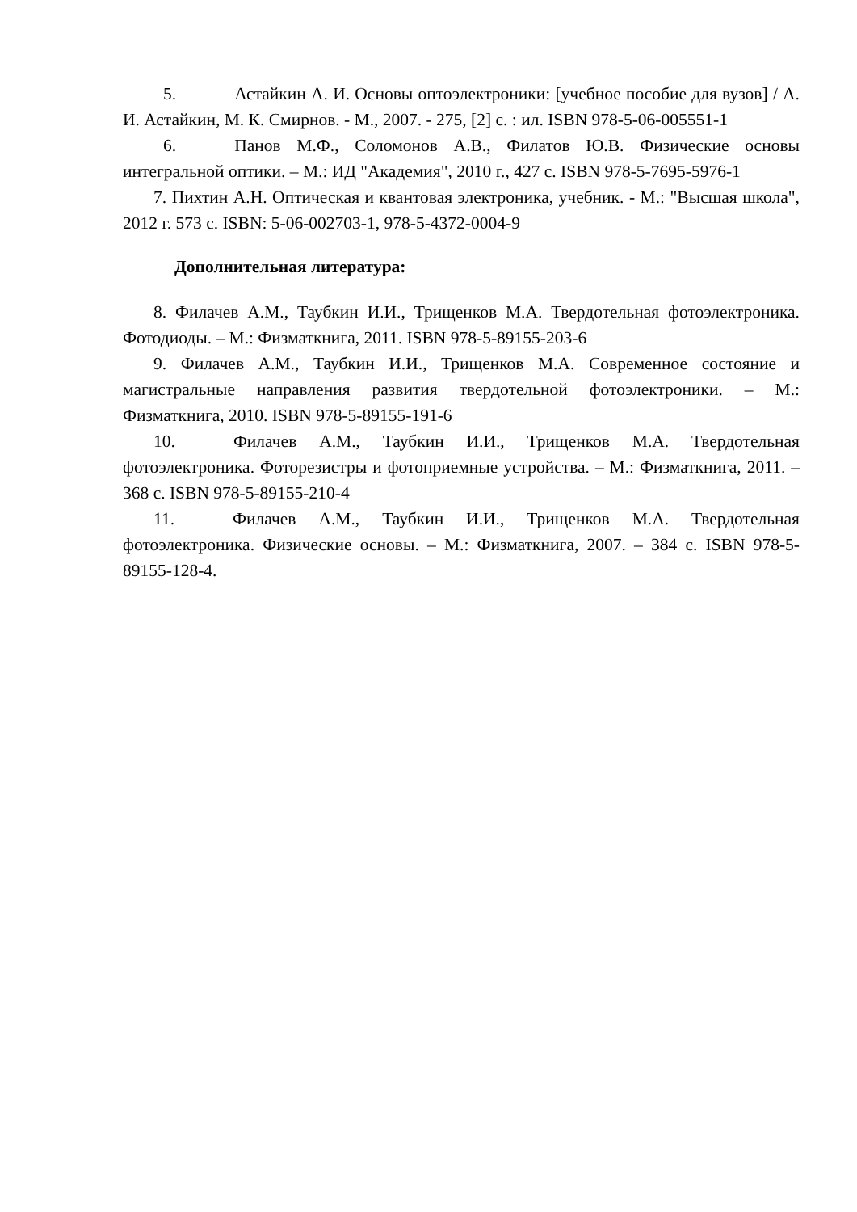5. Астайкин А. И. Основы оптоэлектроники: [учебное пособие для вузов] / А. И. Астайкин, М. К. Смирнов. - М., 2007. - 275, [2] с. : ил. ISBN 978-5-06-005551-1
6. Панов М.Ф., Соломонов А.В., Филатов Ю.В. Физические основы интегральной оптики. – М.: ИД "Академия", 2010 г., 427 с. ISBN 978-5-7695-5976-1
7. Пихтин А.Н. Оптическая и квантовая электроника, учебник. - М.: "Высшая школа", 2012 г. 573 с. ISBN: 5-06-002703-1, 978-5-4372-0004-9
Дополнительная литература:
8. Филачев А.М., Таубкин И.И., Трищенков М.А. Твердотельная фотоэлектроника. Фотодиоды. – М.: Физматкнига, 2011. ISBN 978-5-89155-203-6
9. Филачев А.М., Таубкин И.И., Трищенков М.А. Современное состояние и магистральные направления развития твердотельной фотоэлектроники. – М.: Физматкнига, 2010. ISBN 978-5-89155-191-6
10. Филачев А.М., Таубкин И.И., Трищенков М.А. Твердотельная фотоэлектроника. Фоторезистры и фотоприемные устройства. – М.: Физматкнига, 2011. – 368 с. ISBN 978-5-89155-210-4
11. Филачев А.М., Таубкин И.И., Трищенков М.А. Твердотельная фотоэлектроника. Физические основы. – М.: Физматкнига, 2007. – 384 с. ISBN 978-5-89155-128-4.